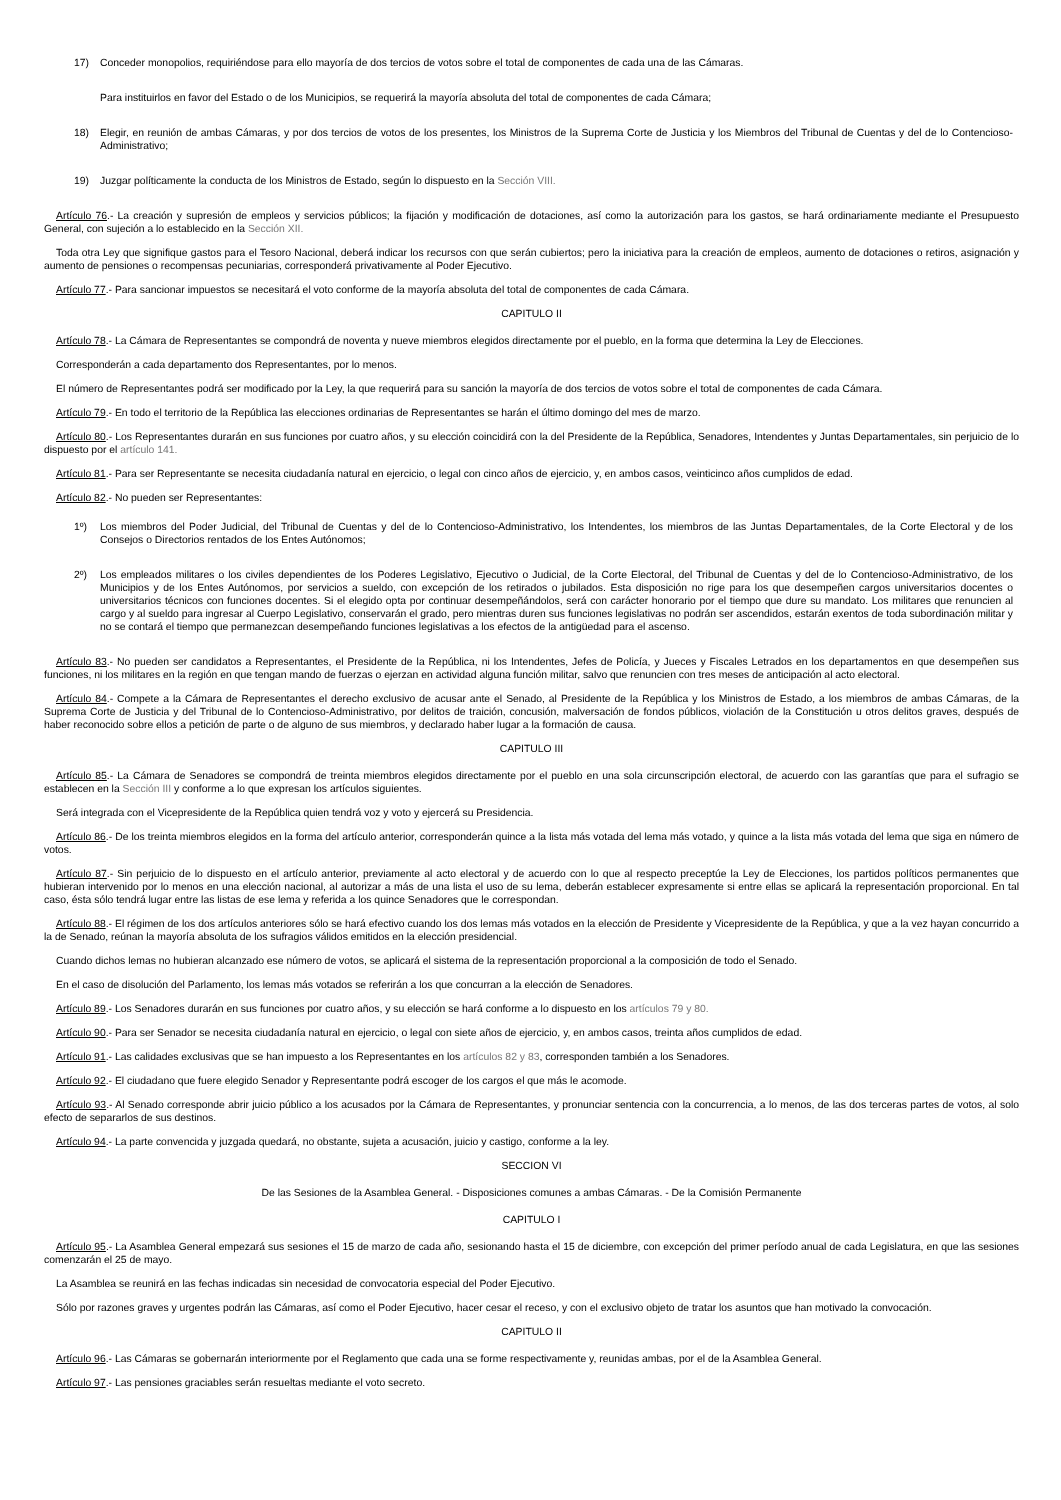17) Conceder monopolios, requiriéndose para ello mayoría de dos tercios de votos sobre el total de componentes de cada una de las Cámaras.
Para instituirlos en favor del Estado o de los Municipios, se requerirá la mayoría absoluta del total de componentes de cada Cámara;
18) Elegir, en reunión de ambas Cámaras, y por dos tercios de votos de los presentes, los Ministros de la Suprema Corte de Justicia y los Miembros del Tribunal de Cuentas y del de lo Contencioso-Administrativo;
19) Juzgar políticamente la conducta de los Ministros de Estado, según lo dispuesto en la Sección VIII.
Artículo 76.- La creación y supresión de empleos y servicios públicos; la fijación y modificación de dotaciones, así como la autorización para los gastos, se hará ordinariamente mediante el Presupuesto General, con sujeción a lo establecido en la Sección XII.
Toda otra Ley que signifique gastos para el Tesoro Nacional, deberá indicar los recursos con que serán cubiertos; pero la iniciativa para la creación de empleos, aumento de dotaciones o retiros, asignación y aumento de pensiones o recompensas pecuniarias, corresponderá privativamente al Poder Ejecutivo.
Artículo 77.- Para sancionar impuestos se necesitará el voto conforme de la mayoría absoluta del total de componentes de cada Cámara.
CAPITULO II
Artículo 78.- La Cámara de Representantes se compondrá de noventa y nueve miembros elegidos directamente por el pueblo, en la forma que determina la Ley de Elecciones.
Corresponderán a cada departamento dos Representantes, por lo menos.
El número de Representantes podrá ser modificado por la Ley, la que requerirá para su sanción la mayoría de dos tercios de votos sobre el total de componentes de cada Cámara.
Artículo 79.- En todo el territorio de la República las elecciones ordinarias de Representantes se harán el último domingo del mes de marzo.
Artículo 80.- Los Representantes durarán en sus funciones por cuatro años, y su elección coincidirá con la del Presidente de la República, Senadores, Intendentes y Juntas Departamentales, sin perjuicio de lo dispuesto por el artículo 141.
Artículo 81.- Para ser Representante se necesita ciudadanía natural en ejercicio, o legal con cinco años de ejercicio, y, en ambos casos, veinticinco años cumplidos de edad.
Artículo 82.- No pueden ser Representantes:
1º) Los miembros del Poder Judicial, del Tribunal de Cuentas y del de lo Contencioso-Administrativo, los Intendentes, los miembros de las Juntas Departamentales, de la Corte Electoral y de los Consejos o Directorios rentados de los Entes Autónomos;
2º) Los empleados militares o los civiles dependientes de los Poderes Legislativo, Ejecutivo o Judicial, de la Corte Electoral, del Tribunal de Cuentas y del de lo Contencioso-Administrativo, de los Municipios y de los Entes Autónomos, por servicios a sueldo, con excepción de los retirados o jubilados. Esta disposición no rige para los que desempeñen cargos universitarios docentes o universitarios técnicos con funciones docentes. Si el elegido opta por continuar desempeñándolos, será con carácter honorario por el tiempo que dure su mandato. Los militares que renuncien al cargo y al sueldo para ingresar al Cuerpo Legislativo, conservarán el grado, pero mientras duren sus funciones legislativas no podrán ser ascendidos, estarán exentos de toda subordinación militar y no se contará el tiempo que permanezcan desempeñando funciones legislativas a los efectos de la antigüedad para el ascenso.
Artículo 83.- No pueden ser candidatos a Representantes, el Presidente de la República, ni los Intendentes, Jefes de Policía, y Jueces y Fiscales Letrados en los departamentos en que desempeñen sus funciones, ni los militares en la región en que tengan mando de fuerzas o ejerzan en actividad alguna función militar, salvo que renuncien con tres meses de anticipación al acto electoral.
Artículo 84.- Compete a la Cámara de Representantes el derecho exclusivo de acusar ante el Senado, al Presidente de la República y los Ministros de Estado, a los miembros de ambas Cámaras, de la Suprema Corte de Justicia y del Tribunal de lo Contencioso-Administrativo, por delitos de traición, concusión, malversación de fondos públicos, violación de la Constitución u otros delitos graves, después de haber reconocido sobre ellos a petición de parte o de alguno de sus miembros, y declarado haber lugar a la formación de causa.
CAPITULO III
Artículo 85.- La Cámara de Senadores se compondrá de treinta miembros elegidos directamente por el pueblo en una sola circunscripción electoral, de acuerdo con las garantías que para el sufragio se establecen en la Sección III y conforme a lo que expresan los artículos siguientes.
Será integrada con el Vicepresidente de la República quien tendrá voz y voto y ejercerá su Presidencia.
Artículo 86.- De los treinta miembros elegidos en la forma del artículo anterior, corresponderán quince a la lista más votada del lema más votado, y quince a la lista más votada del lema que siga en número de votos.
Artículo 87.- Sin perjuicio de lo dispuesto en el artículo anterior, previamente al acto electoral y de acuerdo con lo que al respecto preceptúe la Ley de Elecciones, los partidos políticos permanentes que hubieran intervenido por lo menos en una elección nacional, al autorizar a más de una lista el uso de su lema, deberán establecer expresamente si entre ellas se aplicará la representación proporcional. En tal caso, ésta sólo tendrá lugar entre las listas de ese lema y referida a los quince Senadores que le correspondan.
Artículo 88.- El régimen de los dos artículos anteriores sólo se hará efectivo cuando los dos lemas más votados en la elección de Presidente y Vicepresidente de la República, y que a la vez hayan concurrido a la de Senado, reúnan la mayoría absoluta de los sufragios válidos emitidos en la elección presidencial.
Cuando dichos lemas no hubieran alcanzado ese número de votos, se aplicará el sistema de la representación proporcional a la composición de todo el Senado.
En el caso de disolución del Parlamento, los lemas más votados se referirán a los que concurran a la elección de Senadores.
Artículo 89.- Los Senadores durarán en sus funciones por cuatro años, y su elección se hará conforme a lo dispuesto en los artículos 79 y 80.
Artículo 90.- Para ser Senador se necesita ciudadanía natural en ejercicio, o legal con siete años de ejercicio, y, en ambos casos, treinta años cumplidos de edad.
Artículo 91.- Las calidades exclusivas que se han impuesto a los Representantes en los artículos 82 y 83, corresponden también a los Senadores.
Artículo 92.- El ciudadano que fuere elegido Senador y Representante podrá escoger de los cargos el que más le acomode.
Artículo 93.- Al Senado corresponde abrir juicio público a los acusados por la Cámara de Representantes, y pronunciar sentencia con la concurrencia, a lo menos, de las dos terceras partes de votos, al solo efecto de separarlos de sus destinos.
Artículo 94.- La parte convencida y juzgada quedará, no obstante, sujeta a acusación, juicio y castigo, conforme a la ley.
SECCION VI
De las Sesiones de la Asamblea General. - Disposiciones comunes a ambas Cámaras. - De la Comisión Permanente
CAPITULO I
Artículo 95.- La Asamblea General empezará sus sesiones el 15 de marzo de cada año, sesionando hasta el 15 de diciembre, con excepción del primer período anual de cada Legislatura, en que las sesiones comenzarán el 25 de mayo.
La Asamblea se reunirá en las fechas indicadas sin necesidad de convocatoria especial del Poder Ejecutivo.
Sólo por razones graves y urgentes podrán las Cámaras, así como el Poder Ejecutivo, hacer cesar el receso, y con el exclusivo objeto de tratar los asuntos que han motivado la convocación.
CAPITULO II
Artículo 96.- Las Cámaras se gobernarán interiormente por el Reglamento que cada una se forme respectivamente y, reunidas ambas, por el de la Asamblea General.
Artículo 97.- Las pensiones graciables serán resueltas mediante el voto secreto.